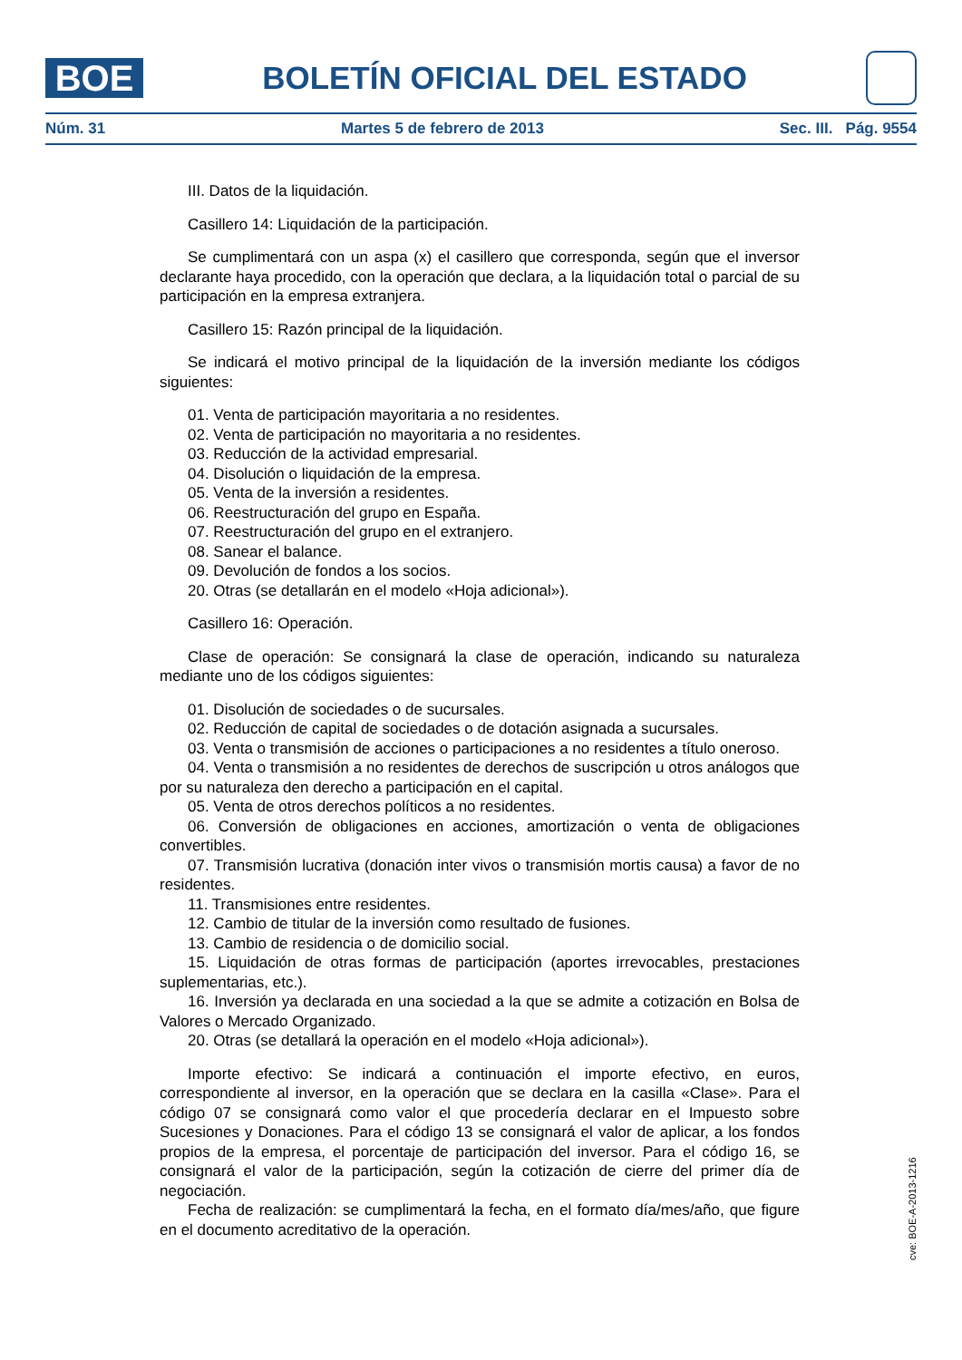BOE
BOLETÍN OFICIAL DEL ESTADO
Núm. 31 Martes 5 de febrero de 2013 Sec. III. Pág. 9554
III. Datos de la liquidación.
Casillero 14: Liquidación de la participación.
Se cumplimentará con un aspa (x) el casillero que corresponda, según que el inversor declarante haya procedido, con la operación que declara, a la liquidación total o parcial de su participación en la empresa extranjera.
Casillero 15: Razón principal de la liquidación.
Se indicará el motivo principal de la liquidación de la inversión mediante los códigos siguientes:
01. Venta de participación mayoritaria a no residentes.
02. Venta de participación no mayoritaria a no residentes.
03. Reducción de la actividad empresarial.
04. Disolución o liquidación de la empresa.
05. Venta de la inversión a residentes.
06. Reestructuración del grupo en España.
07. Reestructuración del grupo en el extranjero.
08. Sanear el balance.
09. Devolución de fondos a los socios.
20. Otras (se detallarán en el modelo «Hoja adicional»).
Casillero 16: Operación.
Clase de operación: Se consignará la clase de operación, indicando su naturaleza mediante uno de los códigos siguientes:
01. Disolución de sociedades o de sucursales.
02. Reducción de capital de sociedades o de dotación asignada a sucursales.
03. Venta o transmisión de acciones o participaciones a no residentes a título oneroso.
04. Venta o transmisión a no residentes de derechos de suscripción u otros análogos que por su naturaleza den derecho a participación en el capital.
05. Venta de otros derechos políticos a no residentes.
06. Conversión de obligaciones en acciones, amortización o venta de obligaciones convertibles.
07. Transmisión lucrativa (donación inter vivos o transmisión mortis causa) a favor de no residentes.
11. Transmisiones entre residentes.
12. Cambio de titular de la inversión como resultado de fusiones.
13. Cambio de residencia o de domicilio social.
15. Liquidación de otras formas de participación (aportes irrevocables, prestaciones suplementarias, etc.).
16. Inversión ya declarada en una sociedad a la que se admite a cotización en Bolsa de Valores o Mercado Organizado.
20. Otras (se detallará la operación en el modelo «Hoja adicional»).
Importe efectivo: Se indicará a continuación el importe efectivo, en euros, correspondiente al inversor, en la operación que se declara en la casilla «Clase». Para el código 07 se consignará como valor el que procedería declarar en el Impuesto sobre Sucesiones y Donaciones. Para el código 13 se consignará el valor de aplicar, a los fondos propios de la empresa, el porcentaje de participación del inversor. Para el código 16, se consignará el valor de la participación, según la cotización de cierre del primer día de negociación.
Fecha de realización: se cumplimentará la fecha, en el formato día/mes/año, que figure en el documento acreditativo de la operación.
cve: BOE-A-2013-1216